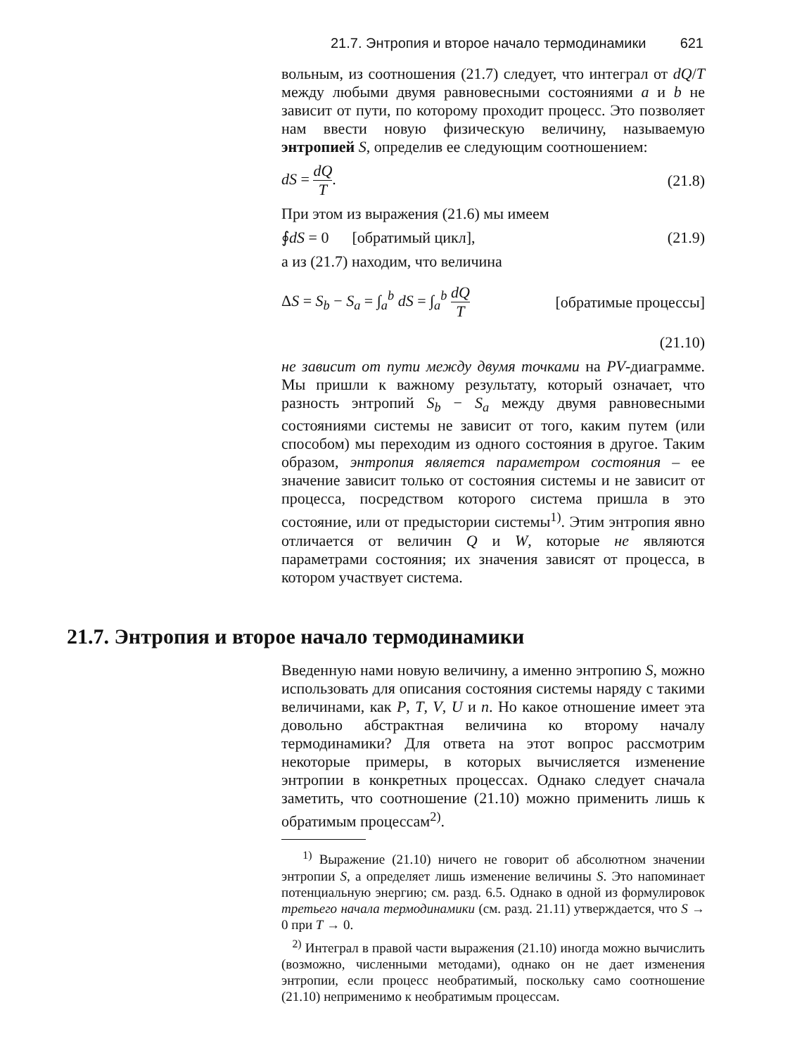21.7. Энтропия и второе начало термодинамики 621
вольным, из соотношения (21.7) следует, что интеграл от dQ/T между любыми двумя равновесными состояниями a и b не зависит от пути, по которому проходит процесс. Это позволяет нам ввести новую физическую величину, называемую энтропией S, определив ее следующим соотношением:
dS = dQ T. (21.8)
При этом из выражения (21.6) мы имеем
∮dS = 0 [обратимый цикл], (21.9)
а из (21.7) находим, что величина
ΔS = S<sub>b</sub> − S<sub>a</sub> = ∫<sub>a</sub><sup>b</sup> dS = ∫<sub>a</sub><sup>b</sup> dQ T [обратимые процессы]
(21.10)
не зависит от пути между двумя точками на PV-диаграмме. Мы пришли к важному результату, который означает, что разность энтропий S<sub>b</sub> − S<sub>a</sub> между двумя равновесными состояниями системы не зависит от того, каким путем (или способом) мы переходим из одного состояния в другое. Таким образом, энтропия является параметром состояния – ее значение зависит только от состояния системы и не зависит от процесса, посредством которого система пришла в это состояние, или от предыстории системы<sup>1)</sup>. Этим энтропия явно отличается от величин Q и W, которые не являются параметрами состояния; их значения зависят от процесса, в котором участвует система.
21.7. Энтропия и второе начало термодинамики
Введенную нами новую величину, а именно энтропию S, можно использовать для описания состояния системы наряду с такими величинами, как P, T, V, U и n. Но какое отношение имеет эта довольно абстрактная величина ко второму началу термодинамики? Для ответа на этот вопрос рассмотрим некоторые примеры, в которых вычисляется изменение энтропии в конкретных процессах. Однако следует сначала заметить, что соотношение (21.10) можно применить лишь к обратимым процессам<sup>2)</sup>.
<sup>1)</sup> Выражение (21.10) ничего не говорит об абсолютном значении энтропии S, а определяет лишь изменение величины S. Это напоминает потенциальную энергию; см. разд. 6.5. Однако в одной из формулировок третьего начала термодинамики (см. разд. 21.11) утверждается, что S → 0 при T → 0.
<sup>2)</sup> Интеграл в правой части выражения (21.10) иногда можно вычислить (возможно, численными методами), однако он не дает изменения энтропии, если процесс необратимый, поскольку само соотношение (21.10) неприменимо к необратимым процессам.